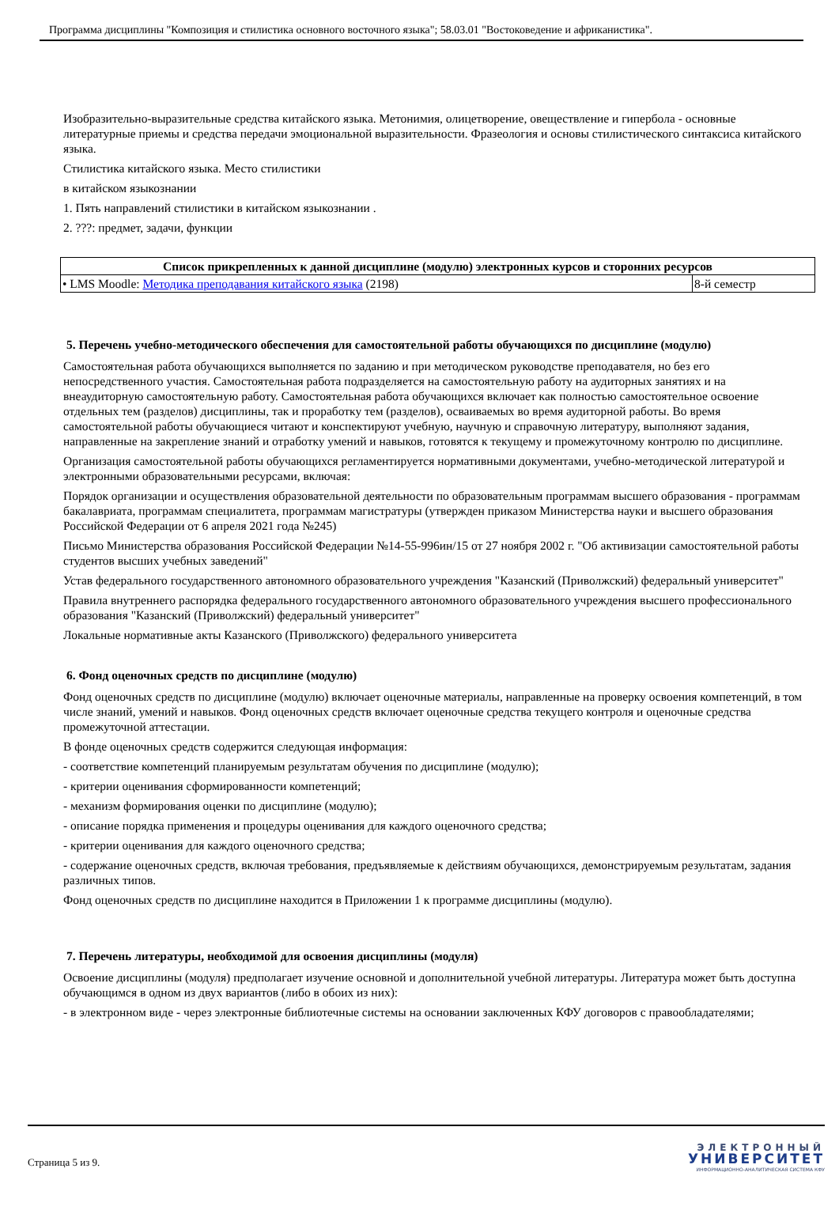Программа дисциплины "Композиция и стилистика основного восточного языка"; 58.03.01 "Востоковедение и африканистика".
Изобразительно-выразительные средства китайского языка. Метонимия, олицетворение, овеществление и гипербола - основные литературные приемы и средства передачи эмоциональной выразительности. Фразеология и основы стилистического синтаксиса китайского языка.
Стилистика китайского языка. Место стилистики
в китайском языкознании
1. Пять направлений стилистики в китайском языкознании .
2. ???: предмет, задачи, функции
| Список прикрепленных к данной дисциплине (модулю) электронных курсов и сторонних ресурсов | |
| --- | --- |
| • LMS Moodle: Методика преподавания китайского языка (2198) | 8-й семестр |
5. Перечень учебно-методического обеспечения для самостоятельной работы обучающихся по дисциплине (модулю)
Самостоятельная работа обучающихся выполняется по заданию и при методическом руководстве преподавателя, но без его непосредственного участия. Самостоятельная работа подразделяется на самостоятельную работу на аудиторных занятиях и на внеаудиторную самостоятельную работу. Самостоятельная работа обучающихся включает как полностью самостоятельное освоение отдельных тем (разделов) дисциплины, так и проработку тем (разделов), осваиваемых во время аудиторной работы. Во время самостоятельной работы обучающиеся читают и конспектируют учебную, научную и справочную литературу, выполняют задания, направленные на закрепление знаний и отработку умений и навыков, готовятся к текущему и промежуточному контролю по дисциплине.
Организация самостоятельной работы обучающихся регламентируется нормативными документами, учебно-методической литературой и электронными образовательными ресурсами, включая:
Порядок организации и осуществления образовательной деятельности по образовательным программам высшего образования - программам бакалавриата, программам специалитета, программам магистратуры (утвержден приказом Министерства науки и высшего образования Российской Федерации от 6 апреля 2021 года №245)
Письмо Министерства образования Российской Федерации №14-55-996ин/15 от 27 ноября 2002 г. "Об активизации самостоятельной работы студентов высших учебных заведений"
Устав федерального государственного автономного образовательного учреждения "Казанский (Приволжский) федеральный университет"
Правила внутреннего распорядка федерального государственного автономного образовательного учреждения высшего профессионального образования "Казанский (Приволжский) федеральный университет"
Локальные нормативные акты Казанского (Приволжского) федерального университета
6. Фонд оценочных средств по дисциплине (модулю)
Фонд оценочных средств по дисциплине (модулю) включает оценочные материалы, направленные на проверку освоения компетенций, в том числе знаний, умений и навыков. Фонд оценочных средств включает оценочные средства текущего контроля и оценочные средства промежуточной аттестации.
В фонде оценочных средств содержится следующая информация:
- соответствие компетенций планируемым результатам обучения по дисциплине (модулю);
- критерии оценивания сформированности компетенций;
- механизм формирования оценки по дисциплине (модулю);
- описание порядка применения и процедуры оценивания для каждого оценочного средства;
- критерии оценивания для каждого оценочного средства;
- содержание оценочных средств, включая требования, предъявляемые к действиям обучающихся, демонстрируемым результатам, задания различных типов.
Фонд оценочных средств по дисциплине находится в Приложении 1 к программе дисциплины (модулю).
7. Перечень литературы, необходимой для освоения дисциплины (модуля)
Освоение дисциплины (модуля) предполагает изучение основной и дополнительной учебной литературы. Литература может быть доступна обучающимся в одном из двух вариантов (либо в обоих из них):
- в электронном виде - через электронные библиотечные системы на основании заключенных КФУ договоров с правообладателями;
Страница 5 из 9.
ЭЛЕКТРОННЫЙ
УНИВЕРСИТЕТ
ИНФОРМАЦИОННО-АНАЛИТИЧЕСКАЯ СИСТЕМА КФУ